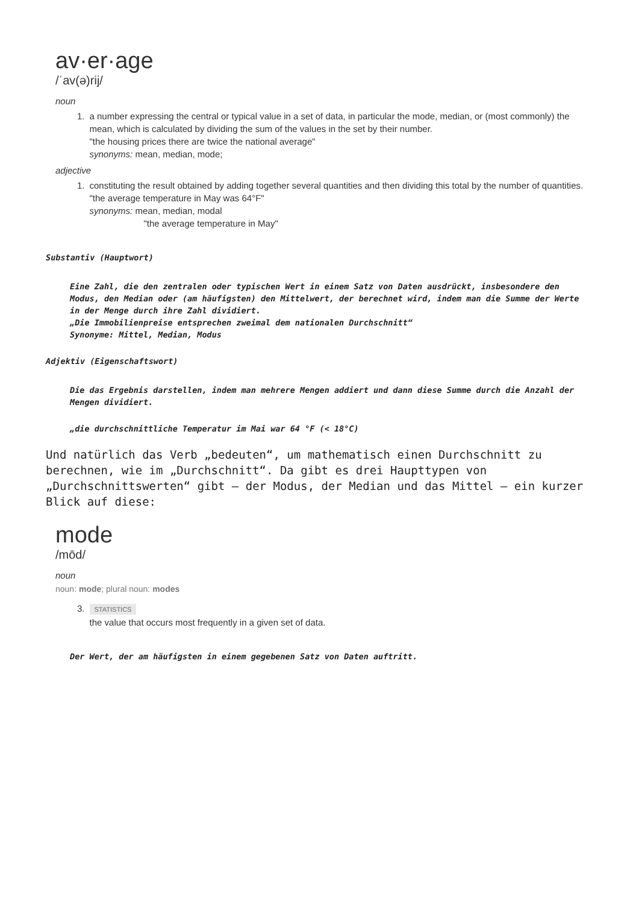av·er·age
/ˈav(ə)rij/
noun
1. a number expressing the central or typical value in a set of data, in particular the mode, median, or (most commonly) the mean, which is calculated by dividing the sum of the values in the set by their number.
"the housing prices there are twice the national average"
synonyms: mean, median, mode;
adjective
1. constituting the result obtained by adding together several quantities and then dividing this total by the number of quantities.
"the average temperature in May was 64°F"
synonyms: mean, median, modal
"the average temperature in May"
Substantiv (Hauptwort)
Eine Zahl, die den zentralen oder typischen Wert in einem Satz von Daten ausdrückt, insbesondere den Modus, den Median oder (am häufigsten) den Mittelwert, der berechnet wird, indem man die Summe der Werte in der Menge durch ihre Zahl dividiert.
„Die Immobilienpreise entsprechen zweimal dem nationalen Durchschnitt“
Synonyme: Mittel, Median, Modus
Adjektiv (Eigenschaftswort)
Die das Ergebnis darstellen, indem man mehrere Mengen addiert und dann diese Summe durch die Anzahl der Mengen dividiert.
„die durchschnittliche Temperatur im Mai war 64 °F (< 18°C)
Und natürlich das Verb „bedeuten“, um mathematisch einen Durchschnitt zu berechnen, wie im „Durchschnitt“. Da gibt es drei Haupttypen von „Durchschnittswerten“ gibt – der Modus, der Median und das Mittel – ein kurzer Blick auf diese:
mode
/mōd/
noun
noun: mode; plural noun: modes
3.
STATISTICS
the value that occurs most frequently in a given set of data.
Der Wert, der am häufigsten in einem gegebenen Satz von Daten auftritt.